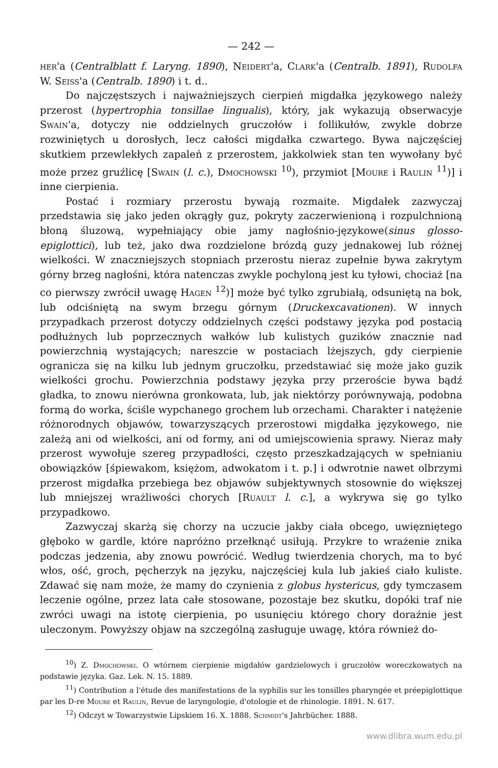— 242 —
her'a (Centralblatt f. Laryng. 1890), Neidert'a, Clark'a (Centralb. 1891), Rudolfa W. Seiss'a (Centralb. 1890) i t. d..
Do najczęstszych i najważniejszych cierpień migdałka językowego należy przerost (hypertrophia tonsillae lingualis), który, jak wykazują obserwacyje Swain'a, dotyczy nie oddzielnych gruczołów i follikułów, zwykle dobrze rozwiniętych u dorosłych, lecz całości migdałka czwartego. Bywa najczęściej skutkiem przewlekłych zapaleń z przerostem, jakkolwiek stan ten wywołany być może przez gruźlicę [Swain (l. c.), Dmochowski <sup>10</sup>), przymiot [Moure i Raulin <sup>11</sup>)] i inne cierpienia.
Postać i rozmiary przerostu bywają rozmaite. Migdałek zazwyczaj przedstawia się jako jeden okrągły guz, pokryty zaczerwienioną i rozpulchnioną błoną śluzową, wypełniający obie jamy nagłośnio-językowe(sinus glosso-epiglottici), lub też, jako dwa rozdzielone brózdą guzy jednakowej lub różnej wielkości. W znaczniejszych stopniach przerostu nieraz zupełnie bywa zakrytym górny brzeg nagłośni, która natenczas zwykle pochyloną jest ku tyłowi, chociaż [na co pierwszy zwrócił uwagę Hagen <sup>12</sup>)] może być tylko zgrubiałą, odsuniętą na bok, lub odciśniętą na swym brzegu górnym (Druckexcavationen). W innych przypadkach przerost dotyczy oddzielnych części podstawy języka pod postacią podłużnych lub poprzecznych wałków lub kulistych guzików znacznie nad powierzchnią wystających; nareszcie w postaciach lżejszych, gdy cierpienie ogranicza się na kilku lub jednym gruczołku, przedstawiać się może jako guzik wielkości grochu. Powierzchnia podstawy języka przy przeroście bywa bądź gładka, to znowu nierówna gronkowata, lub, jak niektórzy porównywają, podobna formą do worka, ściśle wypchanego grochem lub orzechami. Charakter i natężenie różnorodnych objawów, towarzyszących przerostowi migdałka językowego, nie zależą ani od wielkości, ani od formy, ani od umiejscowienia sprawy. Nieraz mały przerost wywołuje szereg przypadłości, często przeszkadzających w spełnianiu obowiązków [śpiewakom, księżom, adwokatom i t. p.] i odwrotnie nawet olbrzymi przerost migdałka przebiega bez objawów subjektywnych stosownie do większej lub mniejszej wrażliwości chorych [Ruault l. c.], a wykrywa się go tylko przypadkowo.
Zazwyczaj skarżą się chorzy na uczucie jakby ciała obcego, uwięzniętego głęboko w gardle, które napróżno przełknąć usiłują. Przykre to wrażenie znika podczas jedzenia, aby znowu powrócić. Według twierdzenia chorych, ma to być włos, ość, groch, pęcherzyk na języku, najczęściej kula lub jakieś ciało kuliste. Zdawać się nam może, że mamy do czynienia z globus hystericus, gdy tymczasem leczenie ogólne, przez lata całe stosowane, pozostaje bez skutku, dopóki traf nie zwróci uwagi na istotę cierpienia, po usunięciu którego chory doraźnie jest uleczonym. Powyższy objaw na szczególną zasługuje uwagę, która również do-
<sup>10</sup>) Z. Dmochowski. O wtórnem cierpienie migdałów gardzielowych i gruczołów woreczkowatych na podstawie języka. Gaz. Lek. N. 15. 1889.
<sup>11</sup>) Contribution a l'étude des manifestations de la syphilis sur les tonsilles pharyngée et préepiglottique par les D-re Moure et Raulin, Revue de laryngologie, d'otologie et de rhinologie. 1891. N. 617.
<sup>12</sup>) Odczyt w Towarzystwie Lipskiem 16. X. 1888. Schmidt's Jahrbücher. 1888.
www.dlibra.wum.edu.pl